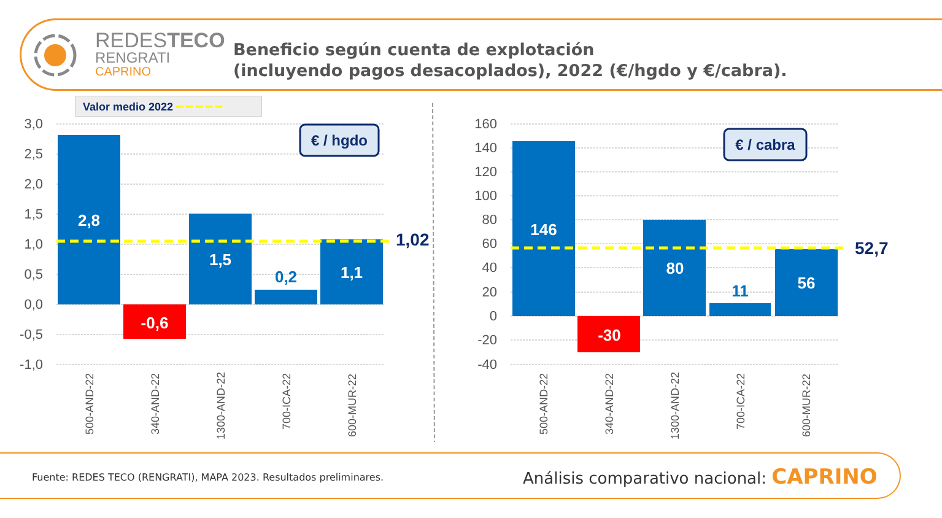REDESTECO
RENGRATI
CAPRINO
Beneficio según cuenta de explotación
(incluyendo pagos desacoplados), 2022 (€/hgdo y €/cabra).
Valor medio 2022 ━ ━ ━ ━ ━
3,0
2,5
2,0
1,5
1,0
0,5
0,0
-0,5
-1,0
160
140
120
100
80
60
40
20
0
-20
-40
2,8
-0,6
1,5
0,2
1,1
146
-30
80
11
56
1,02
52,7
€ / hgdo
€ / cabra
500-AND-22
340-AND-22
1300-AND-22
700-ICA-22
600-MUR-22
500-AND-22
340-AND-22
1300-AND-22
700-ICA-22
600-MUR-22
Fuente: REDES TECO (RENGRATI), MAPA 2023. Resultados preliminares.
Análisis comparativo nacional: CAPRINO